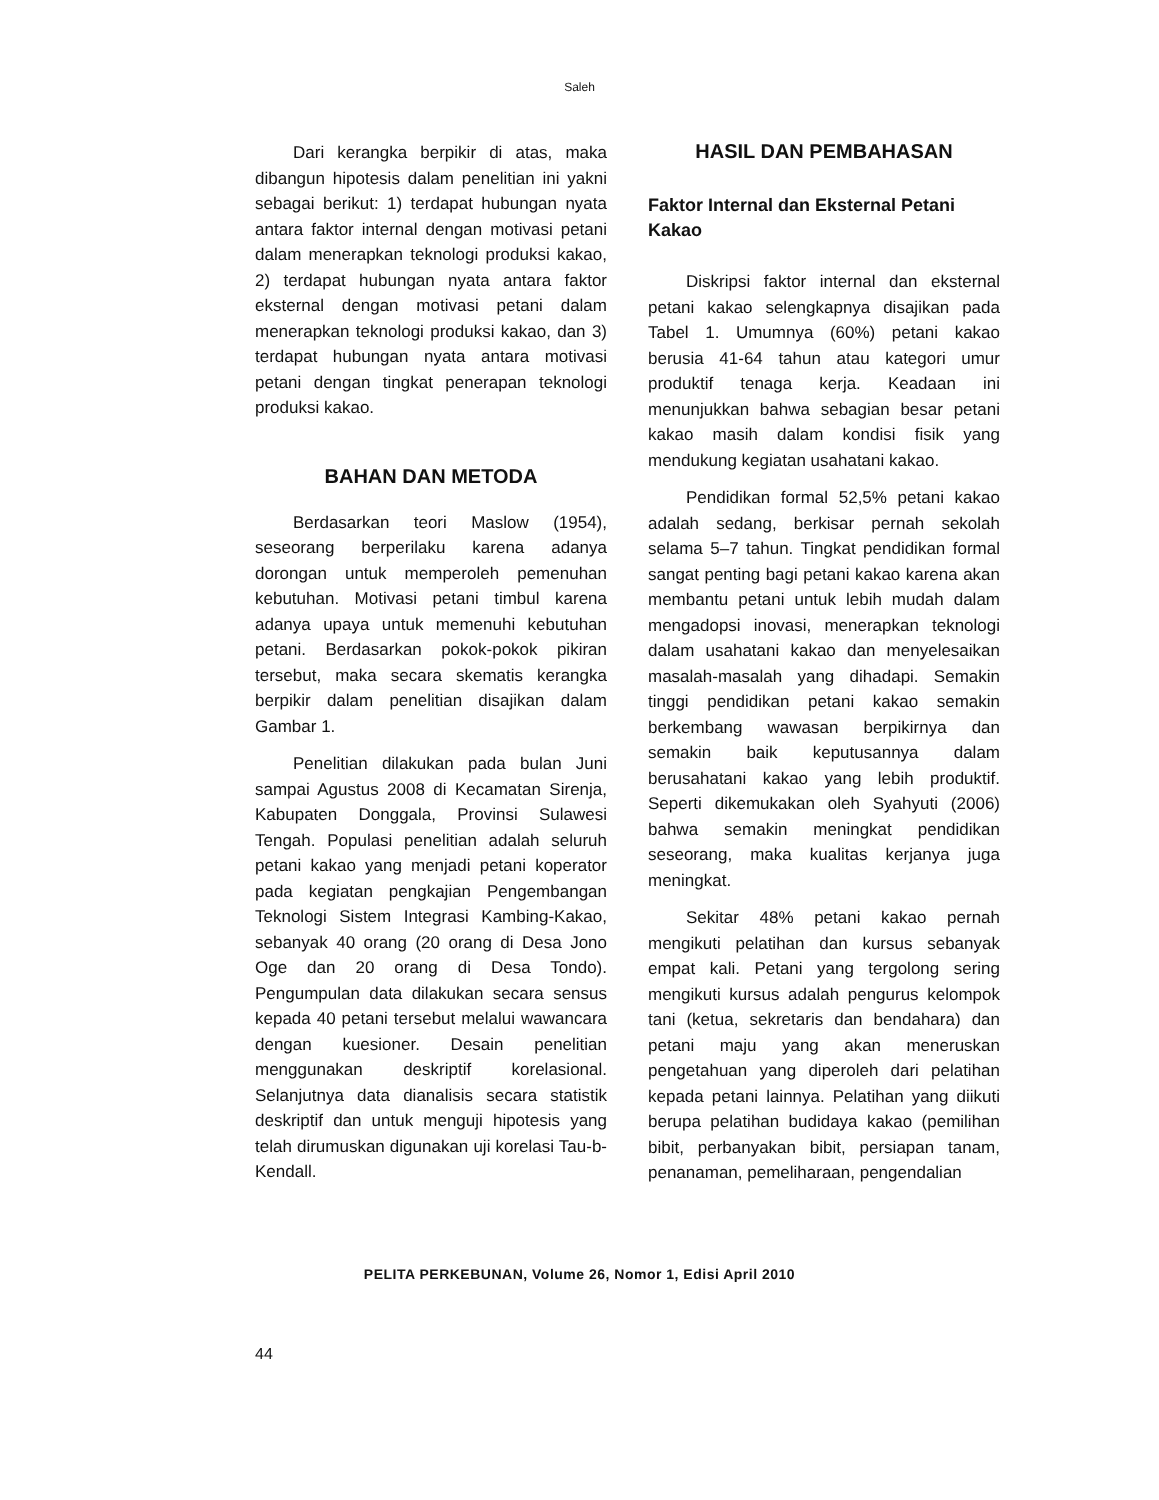Saleh
Dari kerangka berpikir di atas, maka dibangun hipotesis dalam penelitian ini yakni sebagai berikut: 1) terdapat hubungan nyata antara faktor internal dengan motivasi petani dalam menerapkan teknologi produksi kakao, 2) terdapat hubungan nyata antara faktor eksternal dengan motivasi petani dalam menerapkan teknologi produksi kakao, dan 3) terdapat hubungan nyata antara motivasi petani dengan tingkat penerapan teknologi produksi kakao.
BAHAN DAN METODA
Berdasarkan teori Maslow (1954), seseorang berperilaku karena adanya dorongan untuk memperoleh pemenuhan kebutuhan. Motivasi petani timbul karena adanya upaya untuk memenuhi kebutuhan petani. Berdasarkan pokok-pokok pikiran tersebut, maka secara skematis kerangka berpikir dalam penelitian disajikan dalam Gambar 1.
Penelitian dilakukan pada bulan Juni sampai Agustus 2008 di Kecamatan Sirenja, Kabupaten Donggala, Provinsi Sulawesi Tengah. Populasi penelitian adalah seluruh petani kakao yang menjadi petani koperator pada kegiatan pengkajian Pengembangan Teknologi Sistem Integrasi Kambing-Kakao, sebanyak 40 orang (20 orang di Desa Jono Oge dan 20 orang di Desa Tondo). Pengumpulan data dilakukan secara sensus kepada 40 petani tersebut melalui wawancara dengan kuesioner. Desain penelitian menggunakan deskriptif korelasional. Selanjutnya data dianalisis secara statistik deskriptif dan untuk menguji hipotesis yang telah dirumuskan digunakan uji korelasi Tau-b-Kendall.
HASIL DAN PEMBAHASAN
Faktor Internal dan Eksternal Petani Kakao
Diskripsi faktor internal dan eksternal petani kakao selengkapnya disajikan pada Tabel 1. Umumnya (60%) petani kakao berusia 41-64 tahun atau kategori umur produktif tenaga kerja. Keadaan ini menunjukkan bahwa sebagian besar petani kakao masih dalam kondisi fisik yang mendukung kegiatan usahatani kakao.
Pendidikan formal 52,5% petani kakao adalah sedang, berkisar pernah sekolah selama 5–7 tahun. Tingkat pendidikan formal sangat penting bagi petani kakao karena akan membantu petani untuk lebih mudah dalam mengadopsi inovasi, menerapkan teknologi dalam usahatani kakao dan menyelesaikan masalah-masalah yang dihadapi. Semakin tinggi pendidikan petani kakao semakin berkembang wawasan berpikirnya dan semakin baik keputusannya dalam berusahatani kakao yang lebih produktif. Seperti dikemukakan oleh Syahyuti (2006) bahwa semakin meningkat pendidikan seseorang, maka kualitas kerjanya juga meningkat.
Sekitar 48% petani kakao pernah mengikuti pelatihan dan kursus sebanyak empat kali. Petani yang tergolong sering mengikuti kursus adalah pengurus kelompok tani (ketua, sekretaris dan bendahara) dan petani maju yang akan meneruskan pengetahuan yang diperoleh dari pelatihan kepada petani lainnya. Pelatihan yang diikuti berupa pelatihan budidaya kakao (pemilihan bibit, perbanyakan bibit, persiapan tanam, penanaman, pemeliharaan, pengendalian
PELITA PERKEBUNAN, Volume 26, Nomor 1, Edisi April 2010
44